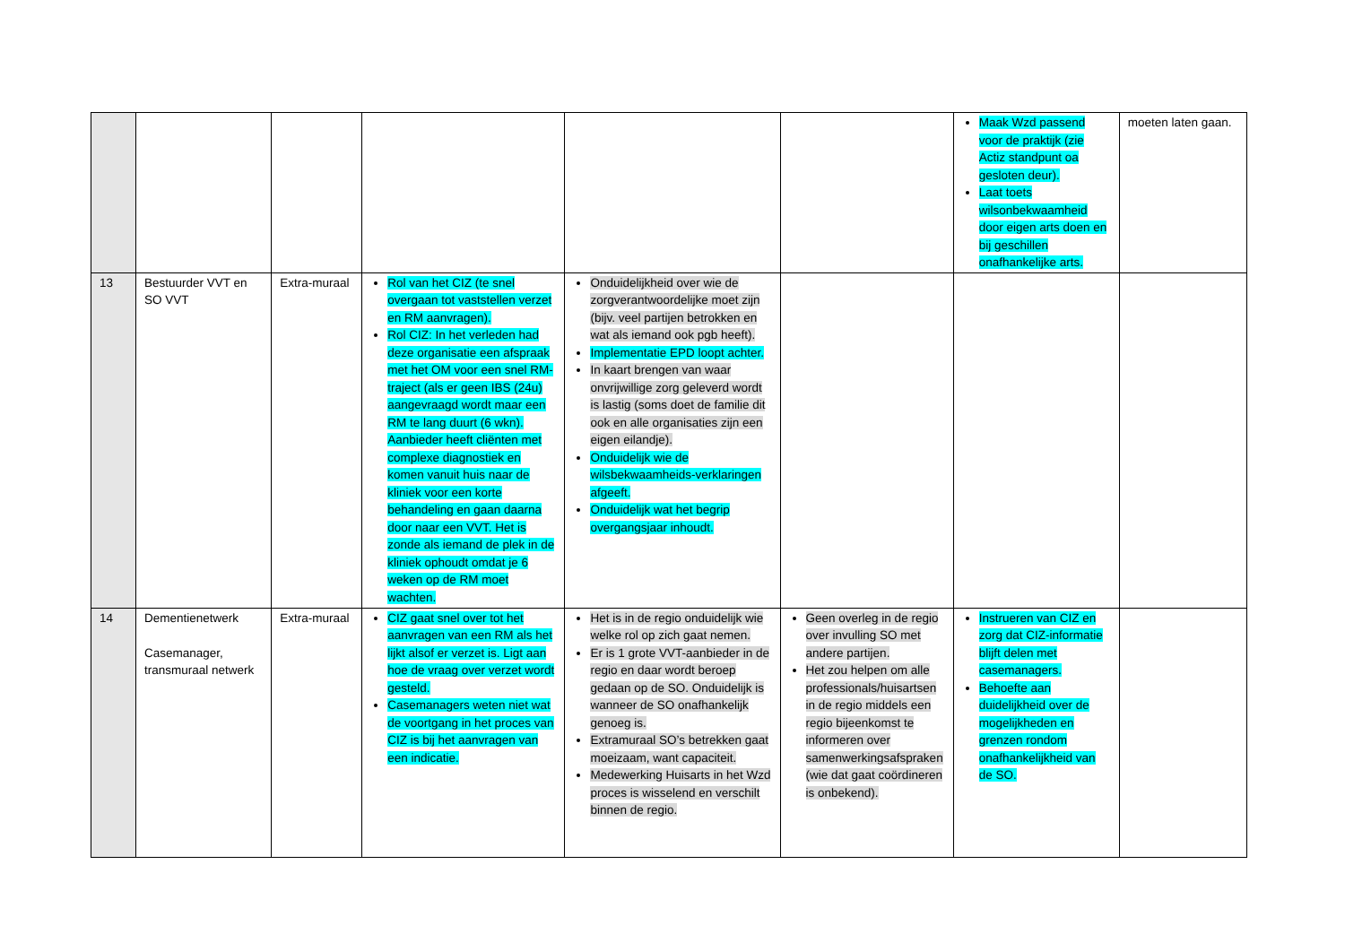| | | | | | | Maak Wzd passend voor de praktijk (zie Actiz standpunt oa gesloten deur). Laat toets wilsonbekwaamheid door eigen arts doen en bij geschillen onafhankelijke arts. | moeten laten gaan. |
| 13 | Bestuurder VVT en SO VVT | Extra-muraal | Rol van het CIZ (te snel overgaan tot vaststellen verzet en RM aanvragen). Rol CIZ: In het verleden had deze organisatie een afspraak met het OM voor een snel RM-traject (als er geen IBS (24u) aangevraagd wordt maar een RM te lang duurt (6 wkn). Aanbieder heeft cliënten met complexe diagnostiek en komen vanuit huis naar de kliniek voor een korte behandeling en gaan daarna door naar een VVT. Het is zonde als iemand de plek in de kliniek ophoudt omdat je 6 weken op de RM moet wachten. | Onduidelijkheid over wie de zorgverantwoordelijke moet zijn (bijv. veel partijen betrokken en wat als iemand ook pgb heeft). Implementatie EPD loopt achter. In kaart brengen van waar onvrijwillige zorg geleverd wordt is lastig (soms doet de familie dit ook en alle organisaties zijn een eigen eilandje). Onduidelijk wie de wilsbekwaamheids-verklaringen afgeeft. Onduidelijk wat het begrip overgangsjaar inhoudt. | | | |
| 14 | Dementienetwerk Casemanager, transmuraal netwerk | Extra-muraal | CIZ gaat snel over tot het aanvragen van een RM als het lijkt alsof er verzet is. Ligt aan hoe de vraag over verzet wordt gesteld. Casemanagers weten niet wat de voortgang in het proces van CIZ is bij het aanvragen van een indicatie. | Het is in de regio onduidelijk wie welke rol op zich gaat nemen. Er is 1 grote VVT-aanbieder in de regio en daar wordt beroep gedaan op de SO. Onduidelijk is wanneer de SO onafhankelijk genoeg is. Extramuraal SO’s betrekken gaat moeizaam, want capaciteit. Medewerking Huisarts in het Wzd proces is wisselend en verschilt binnen de regio. | Geen overleg in de regio over invulling SO met andere partijen. Het zou helpen om alle professionals/huisartsen in de regio middels een regio bijeenkomst te informeren over samenwerkingsafspraken (wie dat gaat coördineren is onbekend). | Instrueren van CIZ en zorg dat CIZ-informatie blijft delen met casemanagers. Behoefte aan duidelijkheid over de mogelijkheden en grenzen rondom onafhankelijkheid van de SO. | |